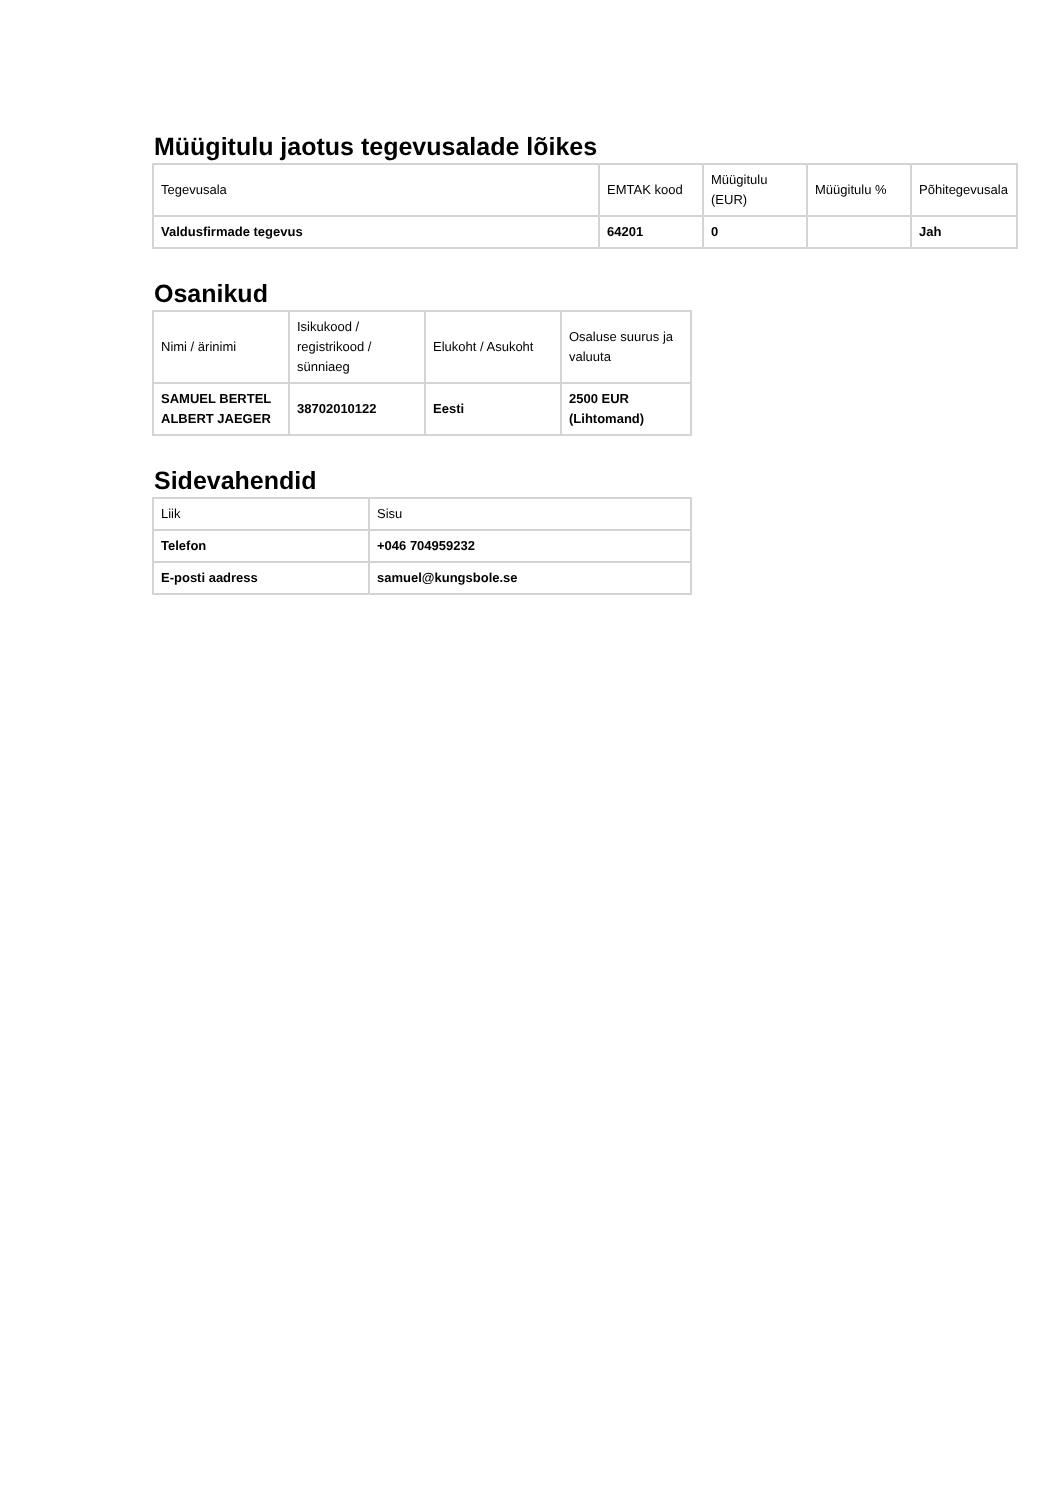Müügitulu jaotus tegevusalade lõikes
| Tegevusala | EMTAK kood | Müügitulu (EUR) | Müügitulu % | Põhitegevusala |
| Valdusfirmade tegevus | 64201 | 0 | | Jah |
Osanikud
| Nimi / ärinimi | Isikukood / registrikood / sünniaeg | Elukoht / Asukoht | Osaluse suurus ja valuuta |
| SAMUEL BERTEL ALBERT JAEGER | 38702010122 | Eesti | 2500 EUR (Lihtomand) |
Sidevahendid
| Liik | Sisu |
| Telefon | +046 704959232 |
| E-posti aadress | samuel@kungsbole.se |